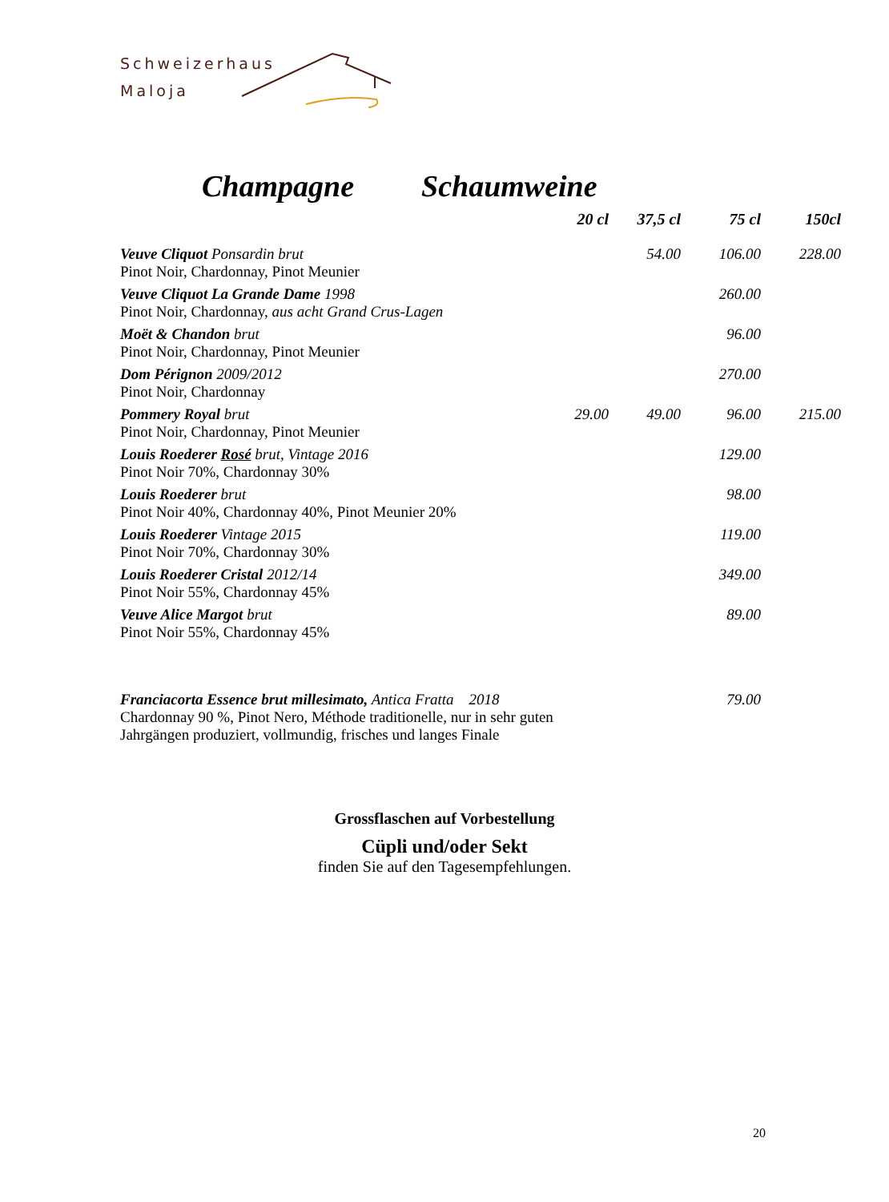Schweizerhaus
Maloja
Champagne Schaumweine
| | 20 cl | 37,5 cl | 75 cl | 150cl |
| Veuve Cliquot Ponsardin brut Pinot Noir, Chardonnay, Pinot Meunier | | 54.00 | 106.00 | 228.00 |
| Veuve Cliquot La Grande Dame 1998 Pinot Noir, Chardonnay, aus acht Grand Crus-Lagen | | | 260.00 | |
| Moët & Chandon brut Pinot Noir, Chardonnay, Pinot Meunier | | | 96.00 | |
| Dom Pérignon 2009/2012 Pinot Noir, Chardonnay | | | 270.00 | |
| Pommery Royal brut Pinot Noir, Chardonnay, Pinot Meunier | 29.00 | 49.00 | 96.00 | 215.00 |
| Louis Roederer Rosé brut, Vintage 2016 Pinot Noir 70%, Chardonnay 30% | | | 129.00 | |
| Louis Roederer brut Pinot Noir 40%, Chardonnay 40%, Pinot Meunier 20% | | | 98.00 | |
| Louis Roederer Vintage 2015 Pinot Noir 70%, Chardonnay 30% | | | 119.00 | |
| Louis Roederer Cristal 2012/14 Pinot Noir 55%, Chardonnay 45% | | | 349.00 | |
| Veuve Alice Margot brut Pinot Noir 55%, Chardonnay 45% | | | 89.00 | |
| Franciacorta Essence brut millesimato, Antica Fratta 2018 Chardonnay 90 %, Pinot Nero, Méthode traditionelle, nur in sehr guten Jahrgängen produziert, vollmundig, frisches und langes Finale | | | 79.00 | |
Grossflaschen auf Vorbestellung
Cüpli und/oder Sekt
finden Sie auf den Tagesempfehlungen.
20